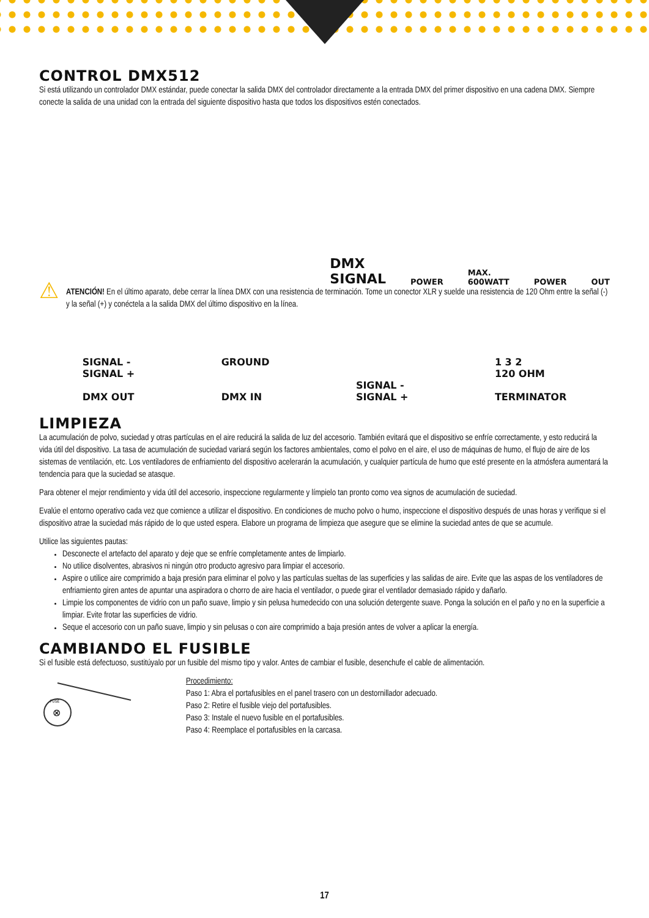CONTROL DMX512
Si está utilizando un controlador DMX estándar, puede conectar la salida DMX del controlador directamente a la entrada DMX del primer dispositivo en una cadena DMX. Siempre conecte la salida de una unidad con la entrada del siguiente dispositivo hasta que todos los dispositivos estén conectados.
DMX
SIGNAL POWER MAX.
600WATT POWER OUT
⚠
ATENCIÓN! En el último aparato, debe cerrar la línea DMX con una resistencia de terminación. Tome un conector XLR y suelde una resistencia de 120 Ohm entre la señal (-) y la señal (+) y conéctela a la salida DMX del último dispositivo en la línea.
SIGNAL -
SIGNAL +
DMX OUT
GROUND
DMX IN
SIGNAL -
SIGNAL +
1 3 2
120 OHM
TERMINATOR
LIMPIEZA
La acumulación de polvo, suciedad y otras partículas en el aire reducirá la salida de luz del accesorio. También evitará que el dispositivo se enfríe correctamente, y esto reducirá la vida útil del dispositivo. La tasa de acumulación de suciedad variará según los factores ambientales, como el polvo en el aire, el uso de máquinas de humo, el flujo de aire de los sistemas de ventilación, etc. Los ventiladores de enfriamiento del dispositivo acelerarán la acumulación, y cualquier partícula de humo que esté presente en la atmósfera aumentará la tendencia para que la suciedad se atasque.
Para obtener el mejor rendimiento y vida útil del accesorio, inspeccione regularmente y límpielo tan pronto como vea signos de acumulación de suciedad.
Evalúe el entorno operativo cada vez que comience a utilizar el dispositivo. En condiciones de mucho polvo o humo, inspeccione el dispositivo después de unas horas y verifique si el dispositivo atrae la suciedad más rápido de lo que usted espera. Elabore un programa de limpieza que asegure que se elimine la suciedad antes de que se acumule.
Utilice las siguientes pautas:
Desconecte el artefacto del aparato y deje que se enfríe completamente antes de limpiarlo.
No utilice disolventes, abrasivos ni ningún otro producto agresivo para limpiar el accesorio.
Aspire o utilice aire comprimido a baja presión para eliminar el polvo y las partículas sueltas de las superficies y las salidas de aire. Evite que las aspas de los ventiladores de enfriamiento giren antes de apuntar una aspiradora o chorro de aire hacia el ventilador, o puede girar el ventilador demasiado rápido y dañarlo.
Limpie los componentes de vidrio con un paño suave, limpio y sin pelusa humedecido con una solución detergente suave. Ponga la solución en el paño y no en la superficie a limpiar. Evite frotar las superficies de vidrio.
Seque el accesorio con un paño suave, limpio y sin pelusas o con aire comprimido a baja presión antes de volver a aplicar la energía.
CAMBIANDO EL FUSIBLE
Si el fusible está defectuoso, sustitúyalo por un fusible del mismo tipo y valor. Antes de cambiar el fusible, desenchufe el cable de alimentación.
FUSE
⊗
Procedimiento:
Paso 1: Abra el portafusibles en el panel trasero con un destornillador adecuado.
Paso 2: Retire el fusible viejo del portafusibles.
Paso 3: Instale el nuevo fusible en el portafusibles.
Paso 4: Reemplace el portafusibles en la carcasa.
17